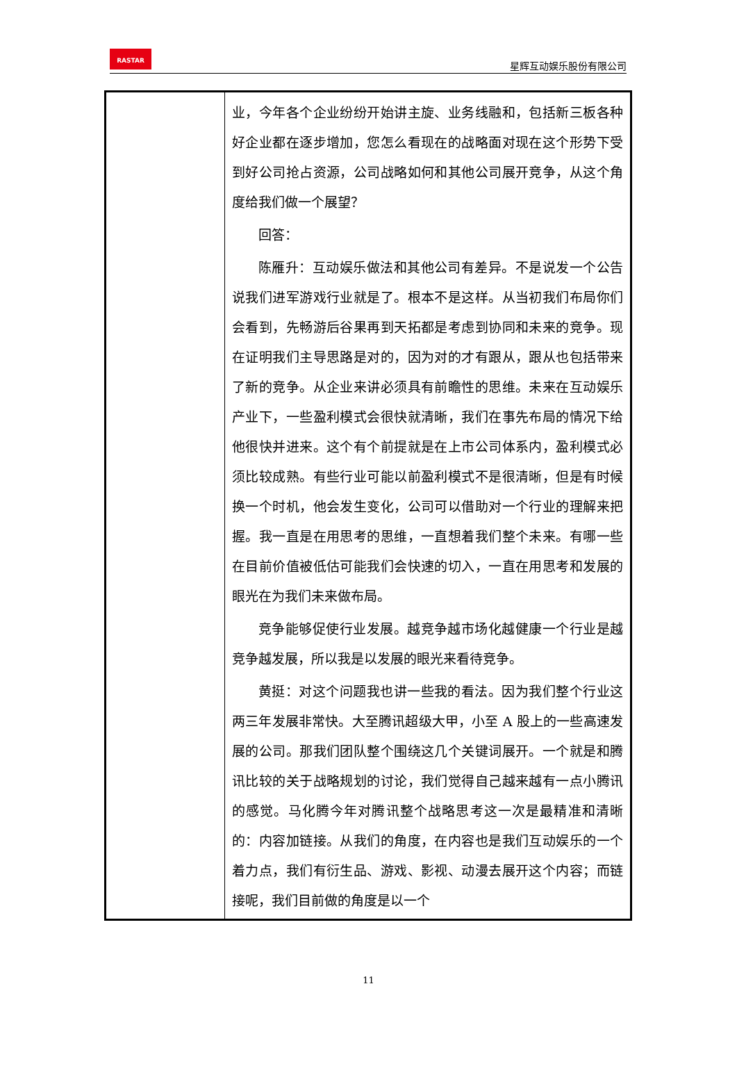RASTAR
星辉互动娱乐股份有限公司
| | 业，今年各个企业纷纷开始讲主旋、业务线融和，包括新三板各种好企业都在逐步增加，您怎么看现在的战略面对现在这个形势下受到好公司抢占资源，公司战略如何和其他公司展开竞争，从这个角度给我们做一个展望？ 回答： 陈雁升：互动娱乐做法和其他公司有差异。不是说发一个公告说我们进军游戏行业就是了。根本不是这样。从当初我们布局你们会看到，先畅游后谷果再到天拓都是考虑到协同和未来的竞争。现在证明我们主导思路是对的，因为对的才有跟从，跟从也包括带来了新的竞争。从企业来讲必须具有前瞻性的思维。未来在互动娱乐产业下，一些盈利模式会很快就清晰，我们在事先布局的情况下给他很快并进来。这个有个前提就是在上市公司体系内，盈利模式必须比较成熟。有些行业可能以前盈利模式不是很清晰，但是有时候换一个时机，他会发生变化，公司可以借助对一个行业的理解来把握。我一直是在用思考的思维，一直想着我们整个未来。有哪一些在目前价值被低估可能我们会快速的切入，一直在用思考和发展的眼光在为我们未来做布局。 竞争能够促使行业发展。越竞争越市场化越健康一个行业是越竞争越发展，所以我是以发展的眼光来看待竞争。 黄挺：对这个问题我也讲一些我的看法。因为我们整个行业这两三年发展非常快。大至腾讯超级大甲，小至 A 股上的一些高速发展的公司。那我们团队整个围绕这几个关键词展开。一个就是和腾讯比较的关于战略规划的讨论，我们觉得自己越来越有一点小腾讯的感觉。马化腾今年对腾讯整个战略思考这一次是最精准和清晰的：内容加链接。从我们的角度，在内容也是我们互动娱乐的一个着力点，我们有衍生品、游戏、影视、动漫去展开这个内容；而链接呢，我们目前做的角度是以一个 |
11